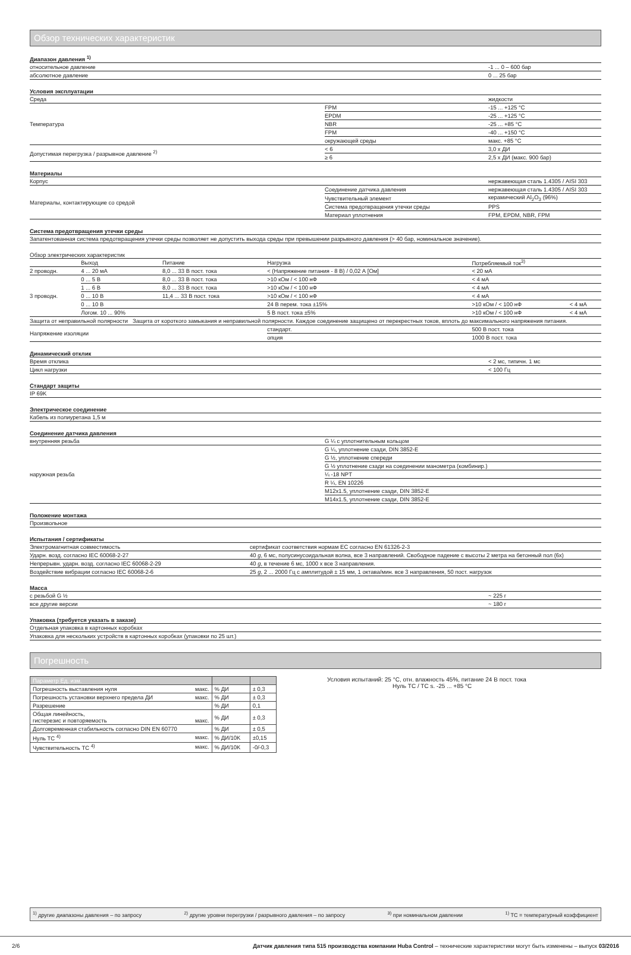Обзор технических характеристик
Диапазон давления <sup>1)</sup>
| относительное давление | -1 ... 0 – 600 бар |
| абсолютное давление | 0 ... 25 бар |
Условия эксплуатации
| Среда | | жидкости |
| Температура | FPM | -15 ... +125 °C |
| | EPDM | -25 ... +125 °C |
| | NBR | -25 ... +85 °C |
| | FPM | -40 ... +150 °C |
| | окружающей среды | макс. +85 °C |
| Допустимая перегрузка / разрывное давление <sup>2)</sup> | < 6 | 3,0 x ДИ |
| | ≥ 6 | 2,5 x ДИ (макс. 900 бар) |
Материалы
| Корпус | | нержавеющая сталь 1.4305 / AISI 303 |
| Материалы, контактирующие со средой | Соединение датчика давления | нержавеющая сталь 1.4305 / AISI 303 |
| | Чувствительный элемент | керамический Al<sub>2</sub>O<sub>3</sub> (96%) |
| | Система предотвращения утечки среды | PPS |
| | Материал уплотнения | FPM, EPDM, NBR, FPM |
Система предотвращения утечки среды
| Запатентованная система предотвращения утечки среды позволяет не допустить выхода среды при превышении разрывного давления (> 40 бар, номинальное значение). |
Обзор электрических характеристик
| | Выход | Питание | Нагрузка | Потребляемый ток<sup>3)</sup> | |
| 2 проводн. | 4 ... 20 мА | 8,0 ... 33 В пост. тока | < (Напряжение питания - 8 В) / 0,02 А [Ом] | < 20 мА | |
| 3 проводн. | 0 ... 5 В | 8,0 ... 33 В пост. тока | >10 кОм / < 100 нФ | < 4 мА | |
| | 1 ... 6 В | 8,0 ... 33 В пост. тока | >10 кОм / < 100 нФ | < 4 мА | |
| | 0 ... 10 В | 11,4 ... 33 В пост. тока | >10 кОм / < 100 нФ | < 4 мА | |
| | 0 ... 10 В | | 24 В перем. тока ±15% | >10 кОм / < 100 нФ | < 4 мА |
| | Логом. 10 ... 90% | | 5 В пост. тока ±5% | >10 кОм / < 100 нФ | < 4 мА |
| Защита от неправильной полярности Защита от короткого замыкания и неправильной полярности. Каждое соединение защищено от перекрестных токов, вплоть до максимального напряжения питания. | | | | | |
| Напряжение изоляции | | | стандарт. | 500 В пост. тока | |
| | | | опция | 1000 В пост. тока | |
Динамический отклик
| Время отклика | < 2 мс, типичн. 1 мс |
| Цикл нагрузки | < 100 Гц |
Стандарт защиты
| IP 69K |
Электрическое соединение
| Кабель из полиуретана 1,5 м |
Соединение датчика давления
| внутренняя резьба | G ¼ с уплотнительным кольцом |
| наружная резьба | G ¼, уплотнение сзади, DIN 3852-E |
| | G ½, уплотнение спереди |
| | G ½ уплотнение сзади на соединении манометра (комбинир.) |
| | ¼ -18 NPT |
| | R ¼, EN 10226 |
| | M12x1.5, уплотнение сзади, DIN 3852-E |
| | M14x1.5, уплотнение сзади, DIN 3852-E |
Положение монтажа
| Произвольное |
Испытания / сертификаты
| Электромагнитная совместимость | сертификат соответствия нормам ЕС согласно EN 61326-2-3 |
| Ударн. возд. согласно IEC 60068-2-27 | 40 g , 6 мс, полусинусоидальная волна, все 3 направлений. Свободное падение с высоты 2 метра на бетонный пол (6x) |
| Непрерывн. ударн. возд. согласно IEC 60068-2-29 | 40 g , в течение 6 мс, 1000 x все 3 направления. |
| Воздействие вибрации согласно IEC 60068-2-6 | 25 g , 2 ... 2000 Гц с амплитудой ± 15 мм, 1 октава/мин. все 3 направления, 50 пост. нагрузок |
Масса
| с резьбой G ½ | ~ 225 г |
| все другие версии | ~ 180 г |
Упаковка (требуется указать в заказе)
| Отдельная упаковка в картонных коробках |
| Упаковка для нескольких устройств в картонных коробках (упаковки по 25 шт.) |
Погрешность
| Параметр Ед. изм. | | |
| --- | --- | --- |
| Погрешность выставления нуля макс. | % ДИ | ± 0,3 |
| Погрешность установки верхнего предела ДИ макс. | % ДИ | ± 0,3 |
| Разрешение | % ДИ | 0,1 |
| Общая линейность, гистерезис и повторяемость макс. | % ДИ | ± 0,3 |
| Долговременная стабильность согласно DIN EN 60770 | % ДИ | ± 0,5 |
| Нуль TC <sup>4)</sup> макс. | % ДИ/10K | ±0,15 |
| Чувствительность TC <sup>4)</sup> макс. | % ДИ/10K | -0/-0,3 |
Условия испытаний: 25 °C, отн. влажность 45%, питание 24 В пост. тока
Нуль TC / TC s. -25 ... +85 °C
<sup>1)</sup> другие диапазоны давления – по запросу <sup>2)</sup> другие уровни перегрузки / разрывного давления – по запросу <sup>3)</sup> при номинальном давлении <sup>1)</sup> TC = температурный коэффициент
2/6 Датчик давления типа 515 производства компании Huba Control – технические характеристики могут быть изменены – выпуск 03/2016